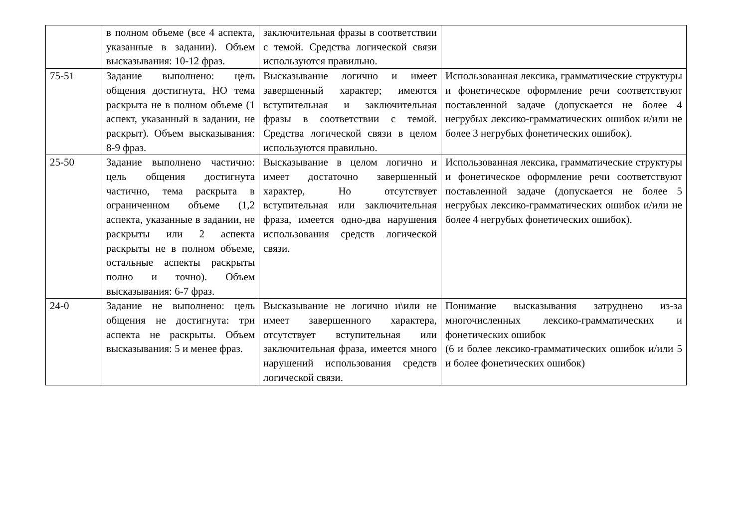| | в полном объеме (все 4 аспекта, указанные в задании). Объем высказывания: 10-12 фраз. | заключительная фразы в соответствии с темой. Средства логической связи используются правильно. | |
| 75-51 | Задание выполнено: цель общения достигнута, НО тема раскрыта не в полном объеме (1 аспект, указанный в задании, не раскрыт). Объем высказывания: 8-9 фраз. | Высказывание логично и имеет завершенный характер; имеются вступительная и заключительная фразы в соответствии с темой. Средства логической связи в целом используются правильно. | Использованная лексика, грамматические структуры и фонетическое оформление речи соответствуют поставленной задаче (допускается не более 4 негрубых лексико-грамматических ошибок и/или не более 3 негрубых фонетических ошибок). |
| 25-50 | Задание выполнено частично: цель общения достигнута частично, тема раскрыта в ограниченном объеме (1,2 аспекта, указанные в задании, не раскрыты или 2 аспекта раскрыты не в полном объеме, остальные аспекты раскрыты полно и точно). Объем высказывания: 6-7 фраз. | Высказывание в целом логично и имеет достаточно завершенный характер, Но отсутствует вступительная или заключительная фраза, имеется одно-два нарушения использования средств логической связи. | Использованная лексика, грамматические структуры и фонетическое оформление речи соответствуют поставленной задаче (допускается не более 5 негрубых лексико-грамматических ошибок и/или не более 4 негрубых фонетических ошибок). |
| 24-0 | Задание не выполнено: цель общения не достигнута: три аспекта не раскрыты. Объем высказывания: 5 и менее фраз. | Высказывание не логично и\или не имеет завершенного характера, отсутствует вступительная или заключительная фраза, имеется много нарушений использования средств логической связи. | Понимание высказывания затруднено из-за многочисленных лексико-грамматических и фонетических ошибок (6 и более лексико-грамматических ошибок и/или 5 и более фонетических ошибок) |